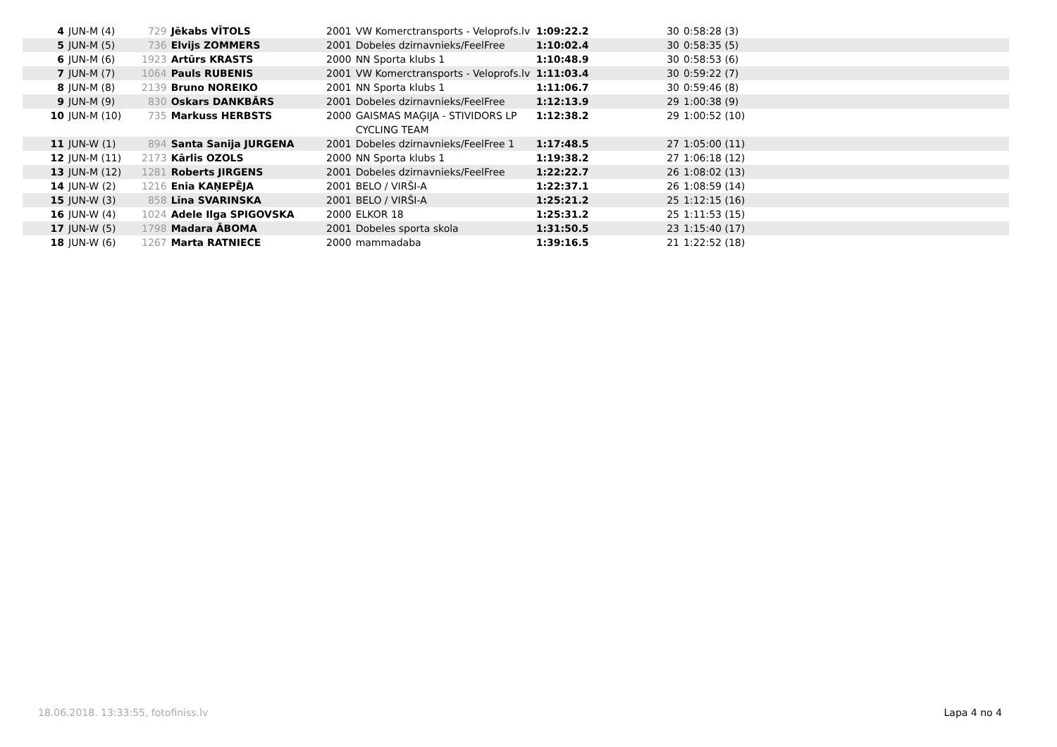| 4 | JUN-M (4) | 729 | Jēkabs VĪTOLS | 2001 | VW Komerctransports - Veloprofs.lv | 1:09:22.2 | 30 | 0:58:28 (3) | |
| 5 | JUN-M (5) | 736 | Elvijs ZOMMERS | 2001 | Dobeles dzirnavnieks/FeelFree | 1:10:02.4 | 30 | 0:58:35 (5) | |
| 6 | JUN-M (6) | 1923 | Artūrs KRASTS | 2000 | NN Sporta klubs 1 | 1:10:48.9 | 30 | 0:58:53 (6) | |
| 7 | JUN-M (7) | 1064 | Pauls RUBENIS | 2001 | VW Komerctransports - Veloprofs.lv | 1:11:03.4 | 30 | 0:59:22 (7) | |
| 8 | JUN-M (8) | 2139 | Bruno NOREIKO | 2001 | NN Sporta klubs 1 | 1:11:06.7 | 30 | 0:59:46 (8) | |
| 9 | JUN-M (9) | 830 | Oskars DANKBĀRS | 2001 | Dobeles dzirnavnieks/FeelFree | 1:12:13.9 | 29 | 1:00:38 (9) | |
| 10 | JUN-M (10) | 735 | Markuss HERBSTS | 2000 | GAISMAS MAĢIJA - STIVIDORS LP CYCLING TEAM | 1:12:38.2 | 29 | 1:00:52 (10) | |
| 11 | JUN-W (1) | 894 | Santa Sanija JURGENA | 2001 | Dobeles dzirnavnieks/FeelFree 1 | 1:17:48.5 | 27 | 1:05:00 (11) | |
| 12 | JUN-M (11) | 2173 | Kārlis OZOLS | 2000 | NN Sporta klubs 1 | 1:19:38.2 | 27 | 1:06:18 (12) | |
| 13 | JUN-M (12) | 1281 | Roberts JIRGENS | 2001 | Dobeles dzirnavnieks/FeelFree | 1:22:22.7 | 26 | 1:08:02 (13) | |
| 14 | JUN-W (2) | 1216 | Enia KAŅEPĒJA | 2001 | BELO / VIRŠI-A | 1:22:37.1 | 26 | 1:08:59 (14) | |
| 15 | JUN-W (3) | 858 | Līna SVARINSKA | 2001 | BELO / VIRŠI-A | 1:25:21.2 | 25 | 1:12:15 (16) | |
| 16 | JUN-W (4) | 1024 | Adele Ilga SPIGOVSKA | 2000 | ELKOR 18 | 1:25:31.2 | 25 | 1:11:53 (15) | |
| 17 | JUN-W (5) | 1798 | Madara ĀBOMA | 2001 | Dobeles sporta skola | 1:31:50.5 | 23 | 1:15:40 (17) | |
| 18 | JUN-W (6) | 1267 | Marta RATNIECE | 2000 | mammadaba | 1:39:16.5 | 21 | 1:22:52 (18) | |
18.06.2018. 13:33:55, fotofiniss.lv
Lapa 4 no 4